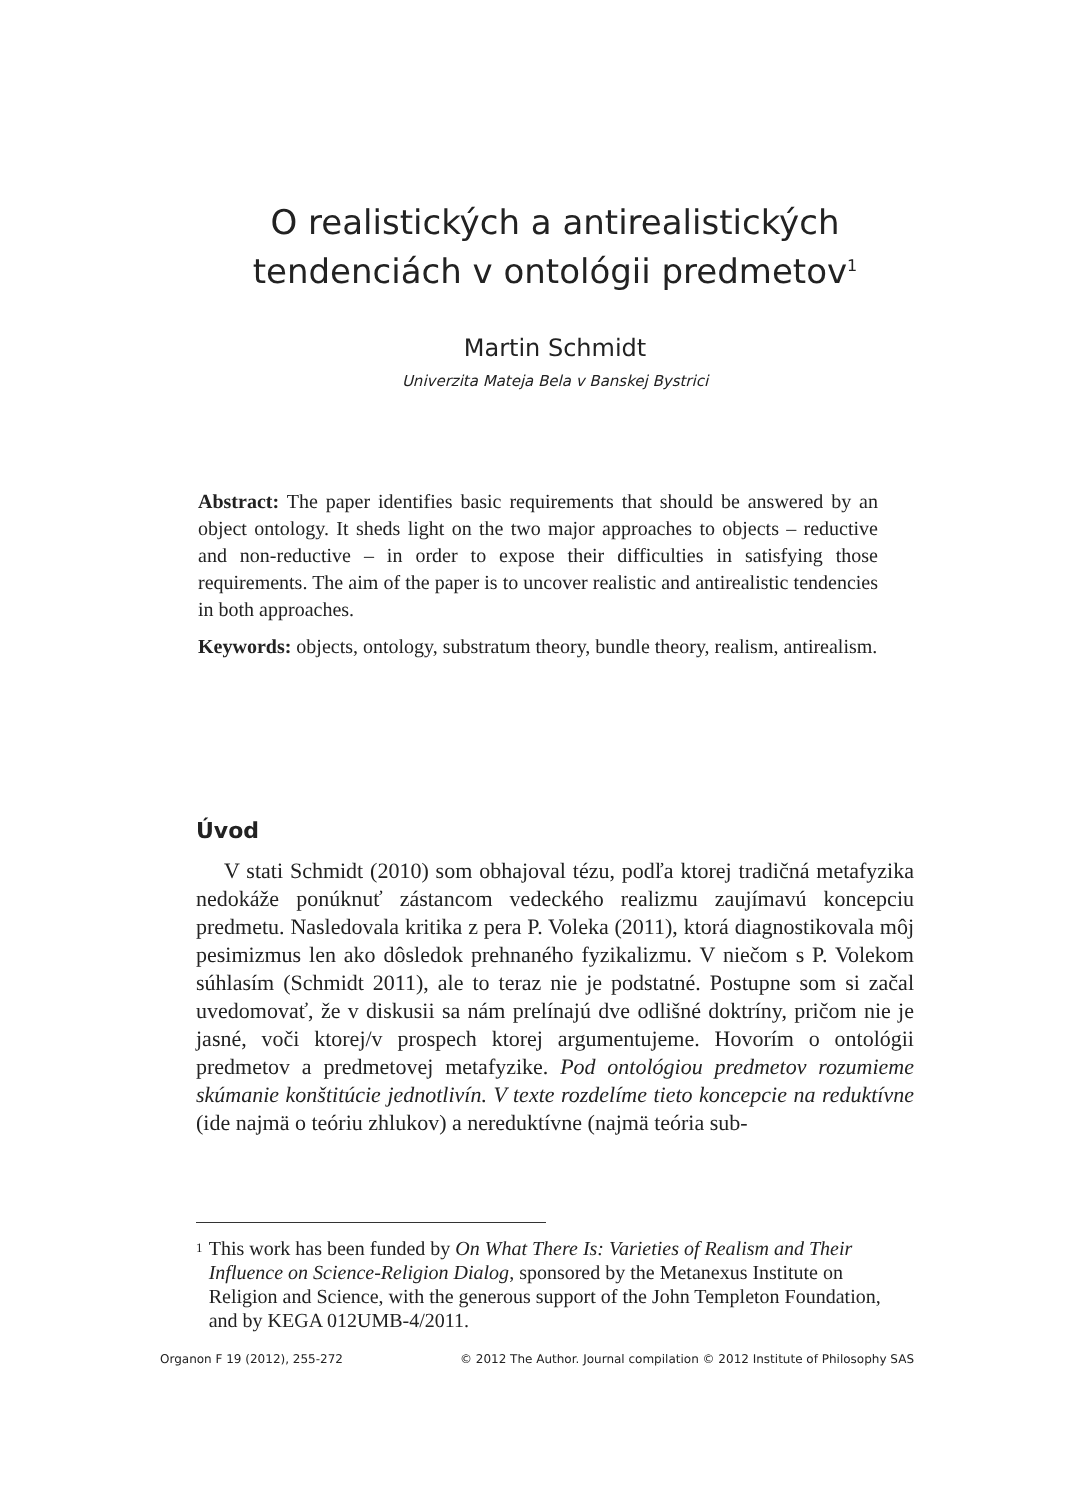O realistických a antirealistických tendenciách v ontológii predmetov<sup>1</sup>
Martin Schmidt
Univerzita Mateja Bela v Banskej Bystrici
Abstract: The paper identifies basic requirements that should be answered by an object ontology. It sheds light on the two major approaches to objects – reductive and non-reductive – in order to expose their difficulties in satisfying those requirements. The aim of the paper is to uncover realistic and antirealistic tendencies in both approaches.
Keywords: objects, ontology, substratum theory, bundle theory, realism, antirealism.
Úvod
V stati Schmidt (2010) som obhajoval tézu, podľa ktorej tradičná metafyzika nedokáže ponúknuť zástancom vedeckého realizmu zaujímavú koncepciu predmetu. Nasledovala kritika z pera P. Voleka (2011), ktorá diagnostikovala môj pesimizmus len ako dôsledok prehnaného fyzikalizmu. V niečom s P. Volekom súhlasím (Schmidt 2011), ale to teraz nie je podstatné. Postupne som si začal uvedomovať, že v diskusii sa nám prelínajú dve odlišné doktríny, pričom nie je jasné, voči ktorej/v prospech ktorej argumentujeme. Hovorím o ontológii predmetov a predmetovej metafyzike. Pod ontológiou predmetov rozumieme skúmanie konštitúcie jednotlivín. V texte rozdelíme tieto koncepcie na reduktívne (ide najmä o teóriu zhlukov) a nereduktívne (najmä teória sub-
1 This work has been funded by On What There Is: Varieties of Realism and Their Influence on Science-Religion Dialog, sponsored by the Metanexus Institute on Religion and Science, with the generous support of the John Templeton Foundation, and by KEGA 012UMB-4/2011.
Organon F 19 (2012), 255-272 © 2012 The Author. Journal compilation © 2012 Institute of Philosophy SAS